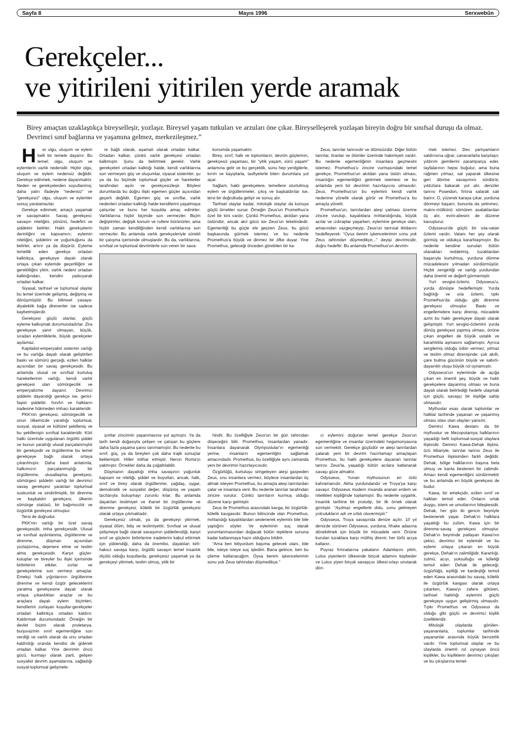Sayfa 8 Mayıs 1996 Serxwebûn
Gerekçeler...
ve yitirileni yitirilen yerde aramak
Birey amaçtan uzaklaştıkça bireyselleşir, yozlaşır. Bireysel yaşam tutkuları ve arzuları öne çıkar. Bireyselleşerek yozlaşan bireyin doğru bir sınıfsal duruşu da olmaz. Devrimci sınıf bağlarına ve yaşamına gelmez, merkezileşmez.”
Her olgu, oluşum ve eylem belli bir temele dayanır. Bu temel; olgu, oluşum ve eylemlerin varlık nedenidir. Hiçbir olgu, oluşum ve eylem nedensiz değildir. Gerekçe edinmek, nedene dayanmaktır. Neden ve gerekçelerden soyutlanmış; daha yalın ifadeyle “nedensiz” ve “gerekçesiz” olgu, oluşum ve eylemler sonuç yaratamazlar.
Gerekçe edinmek; amaçlı yaşamak ve savaşmaktır. Savaş gerekçesi; savaşın niteliğini, yönünü, hedefini ve şiddetini belirler. Haklı gerekçelerin derinliğini ve kapsamını; eylemin niteliğini, şiddetini ve yoğunluğunu da belirler, artırır ya da düşürür. Eyleme temellik eden gerekçe ortadan kalktıkça, gerekçeye dayalı olarak ortaya çıkan eylemde geçerliliğini ve gerekliliğini yitirir, varlık nedeni ortadan kalktığından, kendini yadsıyarak ortadan kalkar.
Siyasal, tarihsel ve toplumsal olaylar bu temel üzerinde gelişmiş, değişmiş ve dönüşmüştür. Bu bilimsel yasaya-diyalektik bağa direnenler ise sadece kaybetmişlerdir.
Gerekçesi güçlü olanlar, güçlü eyleme kalkışmak durumundadırlar. Zira gerekçeye yanıt olmayan, küçük, sıradan eylemliklerle, büyük gerekçeler aşılamaz.
Kapitalist-emperyalist sistemin varlığı ve bu varlığa dayalı olarak geliştirilen baskı ve sömürü gerçeği, ezilen halklar açısından bir savaş gerekçesidir. Bu anlamda ulusal ve sınıfsal kurtuluş hareketlerinin varlığı, kendi varlık gerekçesi olan sömürgecilik ve emperyalizme dayanır. Devrimci şiddetin dayandığı gerekçe ise, gerici-faşist şiddettir. Sınıfın ve halkların iradesine hükmeden imhacı karakteridir.
PKK'nin gerekçesi, sömürgecilik ve onun ülkemizde yarattığı toplumsal, sosyal, siyasal ve kültürel şekilleniş ve bu şekillenişin sınıfsal karakteridir. Kürt halkı üzerinde uygulanan örgütlü şiddet ve bunun yarattığı ulusal parçalanmışlık bir gerekçedir ve örgütlenme bu temel gerekçeye bağlı olarak ortaya çıkarılmıştır. Daha basit anlatımla, halkımızın parçalanmışlığı bir örgütlenme, ulusallaşma gerekçesi, sömürgeci şiddetin varlığı bir devrimci savaş gerekçesi yaratılan toplumsal suskunluk ve sindirilmişlik, bir direnme ve başkaldırı gerekçesi, ülkenin sömürge statüsü, bir bağımsızlık ve özgürlük gerekçesi olmuştur.
Tersi de doğrudur.
PKK'nin varlığı bir özel savaş gerekçesidir, imha gerekçesidir. Ulusal ve sınıfsal aydınlanma, örgütlenme ve direnme, düşman açısından yozlaştırma, dejenere etme ve teslim alma gerekçesidir. Karşıt güçler-kutuplar ve bireyler bu ilişki içerisinde birbirlerini etkiler, zorlar ve gerekçelerine son vermeyi amaçlar. Emekçi halk yığınlarının örgütlenme direnme ve kendi özgür geleceklerini yaratma gerekçesine dayalı olarak ortaya çıkardıkları araçlar ve bu araçlara dayalı eylem biçimleri, kendilerini zorlayan koşullar-gerekçeler ortadan kalktıkça ortadan kaldırır. Kaldırmak durumundadır. Örneğin bir devlet biçimi olarak proletarya, burjuvazinin sınıf egemenliğine son verdiği ve varlık olarak da onu ortadan kaldırdığı oranda kendisi de giderek ortadan kalkar. Yine devrimin öncü gücü, kurmayı olarak parti, gelişen sosyalist devrim aşamalarına, sağladığı sosyal-toplumsal gelişmele-
re bağlı olarak, aşamalı olarak ortadan kalkar. Ortadan kalkar, çünkü varlık gerekçesi ortadan kalkmıştır. Şunu da belirtmek gerekir. Varlık gerekçeleri ortadan kalktığı halde, kendi varlıklarına son vermeyen güç ve oluşumlar, siyasal sistemler, şu ya da bu biçimde toplumsal güçler ve hareketler tarafından aşılır ve gerekçesizleşir. Böylesi durumlarda bu doğru ilişki egemen güçler açısından geçerli değildir. Egemen güç ve sınıflar, varlık nedenleri ortadan kalktığı halde kendilerini yaşatmaya çalışırlar ve bunu her koşulda amaç edinirler. Varlıklarına hiçbir biçimde son vermezler. Biçim değiştirirler, değişik konum ve rollere bürünürler, ama hiçbir zaman kendiliğinden kendi varlıklarına son vermezler. Bu anlamda varlık gerekçeleriyle sürekli bir çatışma içerisinde olmuşlardır. Bu da, varlıklarına, sınıfsal ve toplumsal devrimlerle son veren bir sava-
konumda yaşamaktır.
Birey, sınıf, halk ve toplumların, devrim güçlerinin, gerekçesiz yaşaması, bir “yitik yaşam, sürü yaşam” anlamına gelir ve bu gerçeklik, sonu hep yenilgilerle, kırım ve kayıplarla, tasfiyelerle biten durumlara yol açar.
Sağlam, haklı gerekçelere, temellere oturtulmuş eylem ve örgütlenmeler, çıkış ve başkaldırılar ise, tersi bir doğrultuda gelişir ve sonuç alır.
Tarihsel olaylar kadar, mitolojik olaylar da konuya güçlü örnekler sunar. Örneğin Zeus'un Promethus'a özel bir kini vardır. Çünkü Promethus, akıldan yana üstündür, ancak akıl gücü ise Zeus'un tekelindedir. Egemenliği bu güçle ele geçiren Zeus, bu gücü başkasında görmek istemez ve bu nedenle Promethus'a büyük ve dinmez bir öfke duyar. Yine Promethus, geleceği önceden görebilen bir ka-
Zeus, tanrılar tanrısıdır ve ölümsüzdür. Diğer bütün tanrılar, tiranlar ve ölümler üzerinde hakimiyeti vardır. Bu nedenle egemenliğinin insanlara geçmesini istemez. Promethus'u zincire vurmasındaki temel gerekçe, Promethus'un akıldan yana üstün olması, insanlığın egemenliğini getirmek istemesi ve bu anlamda yeni bir devrimin hazırlayıcısı olmasıdır. Zeus, Promethus'un bu eylemini kendi varlık nedenine yönelik olarak görür ve Promethus'a bu amaçla yönelir.
Promethus'un, tanrılardan ateşi çalması üzerine zincire vurulup, kayalıklara mıhlandığında, büyük acılar ve ızdıraplar yaşarken, eylemine gerekçe olan, amacından vazgeçmeyip, Zeus'un tanrısal iktidarını hedefleyerek: “Oysa benim işkencelerimin sonu yok Zeus tahtından düşmedikçe...” deyişi devrimcidir, doğru hedeftir. Bu anlamda Promethus'un devrim-
şımlar zincirinin yaşanmasına yol açmıştır. Ya da tarih kendi doğasıyla çelişen ve çatışan bu güçlere daha fazla yaşama şansı tanımamıştır. Bu nedenle bu sınıf, güç, ya da bireyleri çok daha trajik sonuçlar beklemiştir. Hitler intihar etmiştir. Neron Roma'yı yakmıştır. Örnekler daha da çoğaltılabilir.
Düşmanın dayattığı imha savaşının yoğunluk kapsam ve niteliği, şiddet ve boyutları, ancak, halk, sınıf ve birey olarak örgütlenme, çağdaş, uygar, demokratik ve sosyalist değer, düşünüş ve yaşam tarzlarıyla buluşmayı zorunlu kılar. Bu anlamda dayatılan teslimiyet ve ihanet bir örgütlenme ve direnme gerekçesi; kölelik bir özgürlük gerekçesi olarak ortaya çıkmaktadır.
Gerekçesiz olmak, ya da gerekçeyi yitirmek, siyasal ölüm, bitiş ve teslimiyettir. Sınıfsal ve ulusal çelişmeye bağlı olarak savaşımın şiddetlendiği, karşıt sınıf ve güçlerin birbirlerine iradelerini kabul ettirmek için yüklendiği, daha da önemlisi, dayatılan kirli-haksız savaşa karşı, örgütlü savaşın temel insanlık ölçütü olduğu koşullarda, gerekçesiz yaşamak ya da gerekçeyi yitirmek, teslim olmuş, yitik bir
hindir. Bu özelliğiyle Zeus'un bir gün tahtından düşeceğini bilir. Promethus, insanlardan yanadır. İnsanlara dayanarak Olymposlular'ın egemenliği yerine, insanların egemenliğini sağlamak amacındadır. Promethus, bu özelliğiyle aynı zamanda yeni bir devrimin hazırlayıcısıdır.
Özgürlüğü, kurtuluşu simgeleyen ateşi gaspeden Zeus, onu insanlara vermez, böylece insanlardan öç almak isteyen Promethus, bu amaçla ateşi tanrılardan çalar ve insanlara verir. Bu nedenle tanrılar tarafından zincire vurulur. Çünkü tanrıların kurmuş olduğu düzene karşı gelmiştir.
Zeus ile Promethus arasındaki kavga, bir özgürlük-kölelik kavgasıdır. Bunun bilincinde olan Promethus, mıhlandığı kayalıklardan seslenerek eylemini bile bile yaptığını söyler. Ve eyleminin suç olarak yorumlanmasından doğacak bütün tepkilere sonuna kadar katlanmaya hazır olduğunu bildirir.
“Ama ben biliyordum başıma gelecek olanı, bile bile, isteye isteye suç işledim. Bana gelince, ben bu çileme katlanacağım. Oysa benim işkencelerimin sonu yok Zeus tahtından düşmedikçe.”
ci eylemini doğuran temel gerekçe Zeus'un egemenliğine ve insanlar üzerindeki hegomonyasına son vermektir. Gerekçe güçlüdür ve ateşi tanrılardan çalarak yeni bir devrim hazırlamayı amaçlayan Promethus, bu haklı gerekçelere dayanan tanrılar tanrısı Zeus'la, yaşadığı bütün acılara katlanarak savaşı göze almaktır.
Odysseus, Yunan mythosunun en ünlü kahramanıdır. Akha yurdundandır ve Troya'ya karşı savaşır. Odysseus modern insanda aranan erdem ve nitelikleri kişiliğinde toplamıştır. Bu nedenle uygarlık, insanlık tarihine bir prototip, bir ilk örnek olarak girmiştir. “Aşılmaz engellerle dolu, sonu gelmeyen yolculukların adı ve sıfatı oluvermiştir.”
Odysseus, Troya savaşında denize açılır. 10 yıl denizde sürünen Odysseus, yurduna, İthake adasına dönebilmek için büyük bir mücadele verir. Önüne kurulan tuzaklara karşı müthiş direnir, her türlü acıya katlanır.
Poyraz fırtınalarına yakalanır. Adamlarını yitirir, Lotos yiyenlerin ülkesinde birçok adamını kaybeder ve Lotos yiyen birçok savaşçısı ülkesi-sılayı unutarak dön-
mek istemez. Dev yamyamların saldırısına uğrar, canavarlarla karşılaşır, yıldırım gemilerini paramparça eder, tayfalarının hepsi boğulur, ama buna rağmen yılmaz, sal yaparak ülkesine geri dönme savaşımını sürdürür, yıldızlara bakarak yol alır, denizler tanrısı Poseidon, fırtına salarak salı batırır. O, yüzerek karaya çıkar, yurduna dönmeyi başarır, bununla da yetinmez, malını-mülkünü sömüren asalaklardan öç alır, evini-ailesini de düzene kavuşturur.
Odysseus'de güçlü bir sıla-vatan özlemi vardır. Vatanı her şey olarak görmüş ve oldukça kararlılaşmıştır. Bu nedenle kendine sunulan bütün olanakları reddetmiş, tuzaklardan başarıyla kurtulmuş, yurduna dönme mücadelesini yılmadan sürdürmüştür. Hiçbir zenginliği ve varlığı yurdundan daha önemli ve değerli görmemiştir.
Yurt sevgisi-özlemi, Odysseus'u, yurda dönüşte hedeflemiştir. Yurda bağlılığı ve sıla özlemi, tıpkı Promethus'da olduğu gibi direnme gerekçesi olmuştur. Baskı ve engellemelere karşı direnişi, mücadele azmi bu haklı gerekçeye dayalı olarak gelişmiştir. Yurt sevgisi-özlemini yurda dönüş gerekçesi yapmış olması, önüne çıkan engelleri de büyük ustalık ve kararlılıkla aşmasını sağlamıştır. Ayrıca sergilemiş olduğu ödün vermez, yılmaz ve teslim olmaz direnişinde; çok akıllı, çare bulma gücünün büyük ve sabırlı-dayanıklı oluşu büyük rol oynamıştır.
Odysseus'un eyleminde de açığa çıkan en önemli şey, büyük ve haklı gerekçelere dayanmış olması ve buna dayalı olarak belirlediği hedefe ulaşmak için güçlü, savaşçı bir kişiliğe sahip olmasıdır.
Mythoslar esas olarak toplumlar ve halklar tarihinde yaşanan ve yaşanmış olması olası olan olayları yansıtır.
Demirci Kawa destanı da bir mythostur ve Mezopotamya halklarının yaşadığı belli toplumsal-sosyal olaylara ilişkindir. Demirci Kawa-Dehak ilişkisi, özü itibariyle, tanrılar tanrısı Zeus ile Promethus ilişkisinden farklı değildir. Dehak, bölge halklarının başına bela olmuş ve kanla beslenen bir zalimdir. Amacı kendi egemenliğini sürdürmektir ve bu anlamda en büyük gerekçesi de budur.
Kawa, bir emekçidir, ezilen sınıf ve halkları temsil eder. Onların ortak duygu, istem ve umutlarının bileşkesidir. Dehak, her gün iki gencin beyniyle beslenerek yaşar. Dehak'ın halklara yaşattığı bu zulüm, Kawa için bir direnme-savaş gerekçesi olmuştur. Dehak'ın beyninde patlayan Kawa'nın çekici, devrimci bir eylemdir ve bu eylemi ortaya çıkaran en büyük gerekçe, Dehak'ın zalimliğidir. Karanlığı, zulmü, acıyı, yoksulluğu ve köleliği temsil eden Dehak ile geleceği, özgürlüğü, eşitliği ve kardeşliği temsil eden Kawa arasındaki bu savaş, kölelik ile özgürlük kavgası olarak ortaya çıkarken, Kawa'yı zafere götüren, tarihsel haklılığı eylemini güçlü gerekçeye uygun geliştirmiş olmasıdır. Tıpkı Promethus ve Odysseus da olduğu gibi güçlü ve devrimci kişilik özellikleridir.
Mitolojik olaylarda görülen-yaşananlarla, toplumlar tarihinde yaşananlar arasında büyük benzerlik vardır. Yine toplumsal olaylar ve bu olaylarda önemli rol oynayan öncü kişilikler, bu kişiliklerin devrimci çıkışları ve bu çıkışlarına temel-